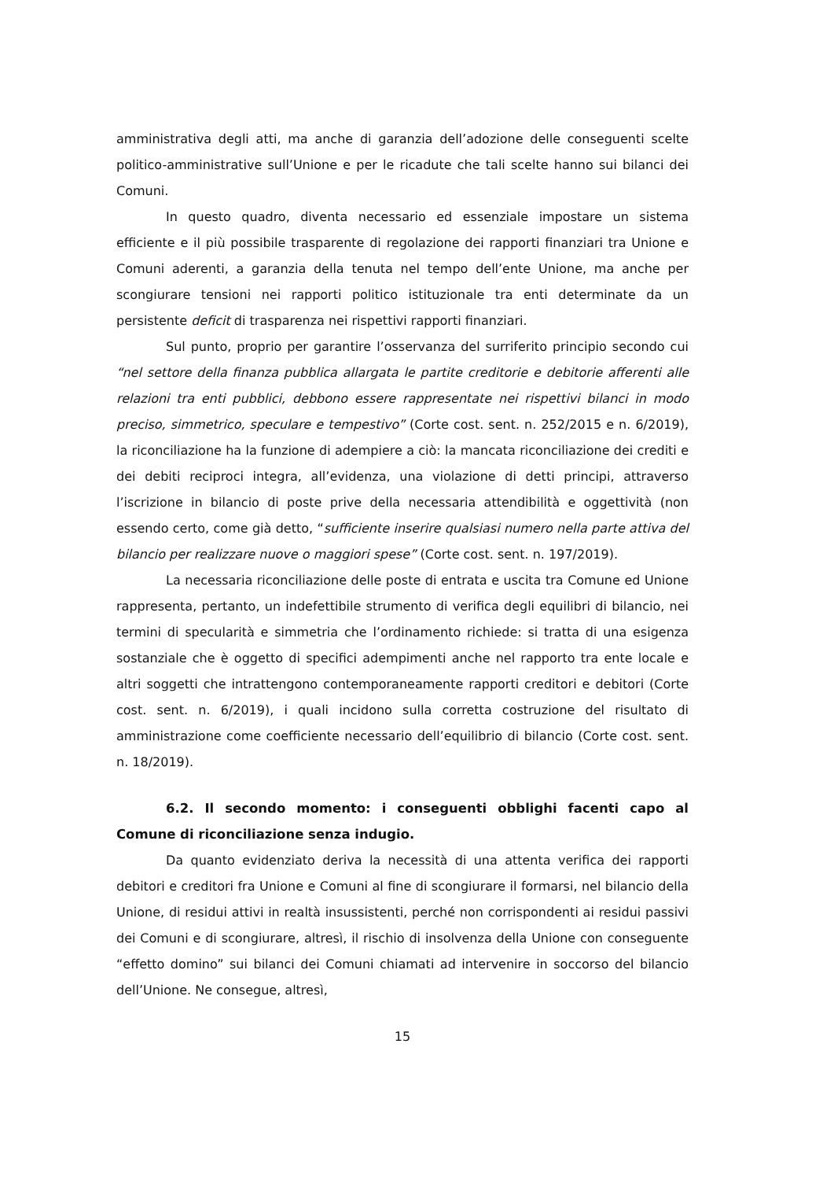amministrativa degli atti, ma anche di garanzia dell’adozione delle conseguenti scelte politico-amministrative sull’Unione e per le ricadute che tali scelte hanno sui bilanci dei Comuni.
In questo quadro, diventa necessario ed essenziale impostare un sistema efficiente e il più possibile trasparente di regolazione dei rapporti finanziari tra Unione e Comuni aderenti, a garanzia della tenuta nel tempo dell’ente Unione, ma anche per scongiurare tensioni nei rapporti politico istituzionale tra enti determinate da un persistente deficit di trasparenza nei rispettivi rapporti finanziari.
Sul punto, proprio per garantire l’osservanza del surriferito principio secondo cui “nel settore della finanza pubblica allargata le partite creditorie e debitorie afferenti alle relazioni tra enti pubblici, debbono essere rappresentate nei rispettivi bilanci in modo preciso, simmetrico, speculare e tempestivo” (Corte cost. sent. n. 252/2015 e n. 6/2019), la riconciliazione ha la funzione di adempiere a ciò: la mancata riconciliazione dei crediti e dei debiti reciproci integra, all’evidenza, una violazione di detti principi, attraverso l’iscrizione in bilancio di poste prive della necessaria attendibilità e oggettività (non essendo certo, come già detto, “sufficiente inserire qualsiasi numero nella parte attiva del bilancio per realizzare nuove o maggiori spese” (Corte cost. sent. n. 197/2019).
La necessaria riconciliazione delle poste di entrata e uscita tra Comune ed Unione rappresenta, pertanto, un indefettibile strumento di verifica degli equilibri di bilancio, nei termini di specularità e simmetria che l’ordinamento richiede: si tratta di una esigenza sostanziale che è oggetto di specifici adempimenti anche nel rapporto tra ente locale e altri soggetti che intrattengono contemporaneamente rapporti creditori e debitori (Corte cost. sent. n. 6/2019), i quali incidono sulla corretta costruzione del risultato di amministrazione come coefficiente necessario dell’equilibrio di bilancio (Corte cost. sent. n. 18/2019).
6.2. Il secondo momento: i conseguenti obblighi facenti capo al Comune di riconciliazione senza indugio.
Da quanto evidenziato deriva la necessità di una attenta verifica dei rapporti debitori e creditori fra Unione e Comuni al fine di scongiurare il formarsi, nel bilancio della Unione, di residui attivi in realtà insussistenti, perché non corrispondenti ai residui passivi dei Comuni e di scongiurare, altresì, il rischio di insolvenza della Unione con conseguente “effetto domino” sui bilanci dei Comuni chiamati ad intervenire in soccorso del bilancio dell’Unione. Ne consegue, altresì,
15